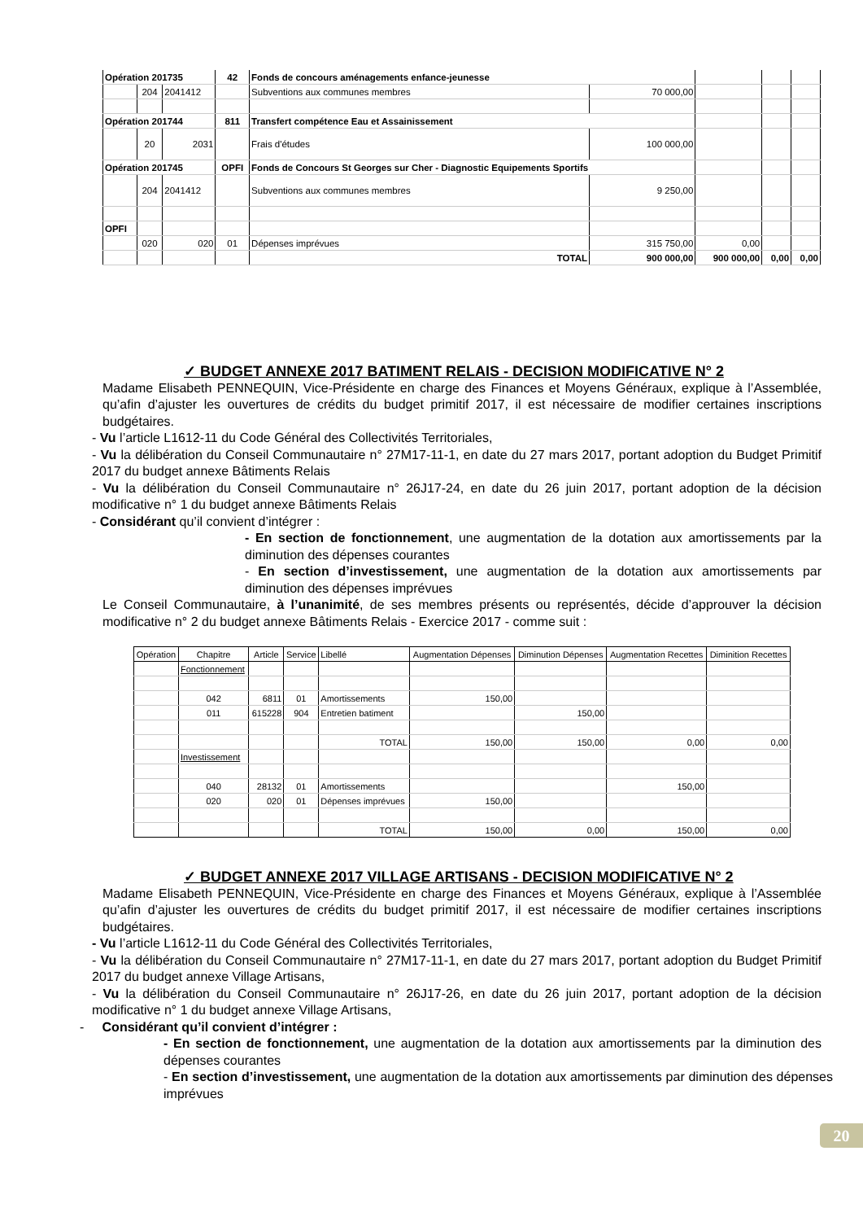| Opération 201735 | | | 42 | Fonds de concours aménagements enfance-jeunesse | | | | |
| | 204 | 2041412 | | Subventions aux communes membres | 70 000,00 | | | |
| Opération 201744 | | | 811 | Transfert compétence Eau et Assainissement | | | | |
| | 20 | 2031 | | Frais d'études | 100 000,00 | | | |
| Opération 201745 | | | OPFI | Fonds de Concours St Georges sur Cher - Diagnostic Equipements Sportifs | | | | |
| | 204 | 2041412 | | Subventions aux communes membres | 9 250,00 | | | |
| OPFI | | | | | | | | |
| | 020 | 020 | 01 | Dépenses imprévues | 315 750,00 | 0,00 | | |
| | | | | TOTAL | 900 000,00 | 900 000,00 | 0,00 | 0,00 |
✓ BUDGET ANNEXE 2017 BATIMENT RELAIS - DECISION MODIFICATIVE N° 2
Madame Elisabeth PENNEQUIN, Vice-Présidente en charge des Finances et Moyens Généraux, explique à l’Assemblée, qu’afin d’ajuster les ouvertures de crédits du budget primitif 2017, il est nécessaire de modifier certaines inscriptions budgétaires.
- Vu l’article L1612-11 du Code Général des Collectivités Territoriales,
- Vu la délibération du Conseil Communautaire n° 27M17-11-1, en date du 27 mars 2017, portant adoption du Budget Primitif 2017 du budget annexe Bâtiments Relais
- Vu la délibération du Conseil Communautaire n° 26J17-24, en date du 26 juin 2017, portant adoption de la décision modificative n° 1 du budget annexe Bâtiments Relais
- Considérant qu’il convient d’intégrer :
- En section de fonctionnement, une augmentation de la dotation aux amortissements par la diminution des dépenses courantes
- En section d’investissement, une augmentation de la dotation aux amortissements par diminution des dépenses imprévues
Le Conseil Communautaire, à l’unanimité, de ses membres présents ou représentés, décide d’approuver la décision modificative n° 2 du budget annexe Bâtiments Relais - Exercice 2017 - comme suit :
| Opération | Chapitre | Article | Service | Libellé | Augmentation Dépenses | Diminution Dépenses | Augmentation Recettes | Diminition Recettes |
| --- | --- | --- | --- | --- | --- | --- | --- | --- |
| | Fonctionnement | | | | | | | |
| | 042 | 6811 | 01 | Amortissements | 150,00 | | | |
| | 011 | 615228 | 904 | Entretien batiment | | 150,00 | | |
| | | | | TOTAL | 150,00 | 150,00 | 0,00 | 0,00 |
| | Investissement | | | | | | | |
| | 040 | 28132 | 01 | Amortissements | | | 150,00 | |
| | 020 | 020 | 01 | Dépenses imprévues | 150,00 | | | |
| | | | | TOTAL | 150,00 | 0,00 | 150,00 | 0,00 |
✓ BUDGET ANNEXE 2017 VILLAGE ARTISANS - DECISION MODIFICATIVE N° 2
Madame Elisabeth PENNEQUIN, Vice-Présidente en charge des Finances et Moyens Généraux, explique à l’Assemblée qu’afin d’ajuster les ouvertures de crédits du budget primitif 2017, il est nécessaire de modifier certaines inscriptions budgétaires.
- Vu l’article L1612-11 du Code Général des Collectivités Territoriales,
- Vu la délibération du Conseil Communautaire n° 27M17-11-1, en date du 27 mars 2017, portant adoption du Budget Primitif 2017 du budget annexe Village Artisans,
- Vu la délibération du Conseil Communautaire n° 26J17-26, en date du 26 juin 2017, portant adoption de la décision modificative n° 1 du budget annexe Village Artisans,
- Considérant qu’il convient d’intégrer :
- En section de fonctionnement, une augmentation de la dotation aux amortissements par la diminution des dépenses courantes
- En section d’investissement, une augmentation de la dotation aux amortissements par diminution des dépenses imprévues
20